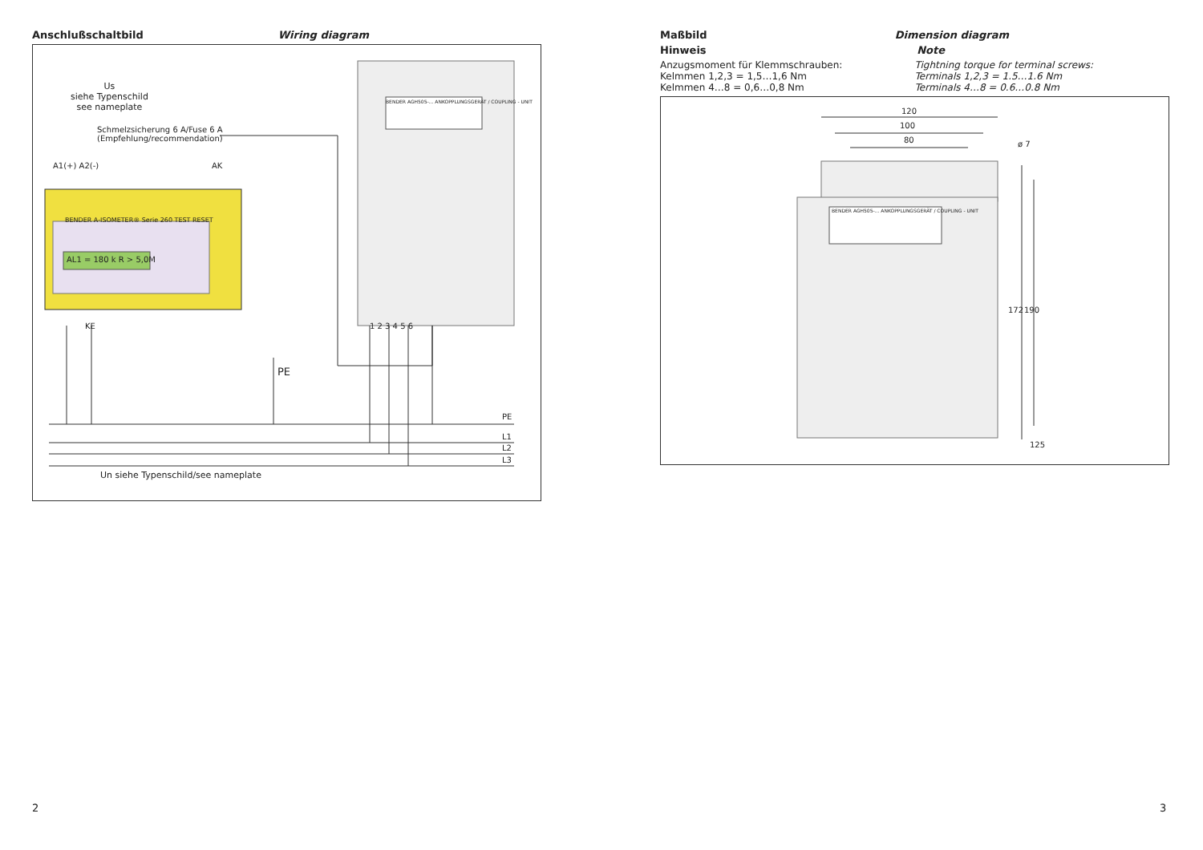Anschlußschaltbild Wiring diagram
Us
siehe Typenschild
see nameplate
Schmelzsicherung 6 A/Fuse 6 A
(Empfehlung/recommendation)
A1(+) A2(-) AK
BENDER A-ISOMETER® Serie 260 TEST RESET
AL1 = 180 k R > 5,0M
BENDER AGH505-... ANKOPPLUNGSGERÄT / COUPLING - UNIT
KE 1 2 3 4 5 6
PE
PE
L1
L2
L3
Un siehe Typenschild/see nameplate
Maßbild Dimension diagram
Hinweis Note
Anzugsmoment für Klemmschrauben:
Kelmmen 1,2,3 = 1,5…1,6 Nm
Kelmmen 4…8 = 0,6…0,8 Nm
Tightning torque for terminal screws:
Terminals 1,2,3 = 1.5…1.6 Nm
Terminals 4…8 = 0.6…0.8 Nm
120
100
80 ø 7
BENDER AGH505-... ANKOPPLUNGSGERÄT / COUPLING - UNIT
172 190
125
2 3